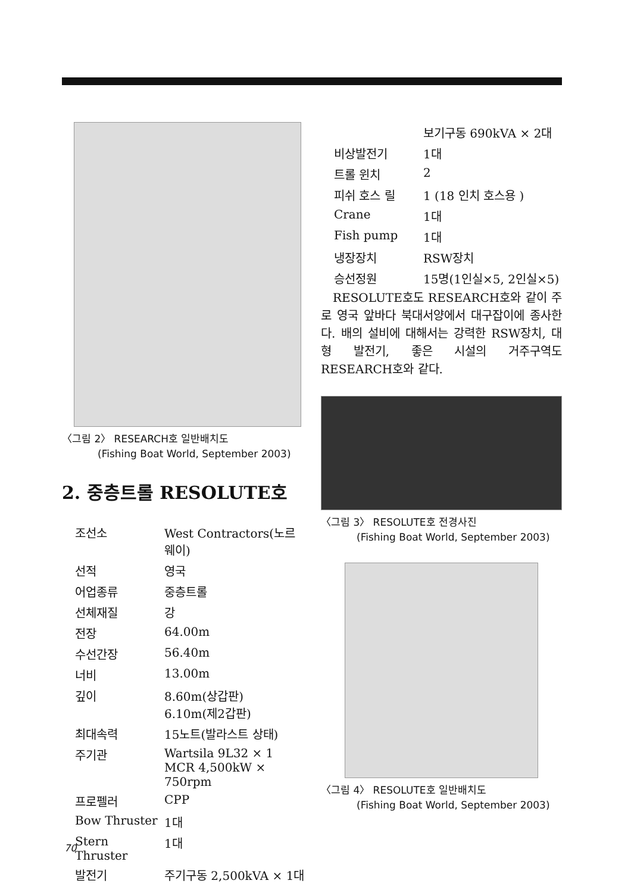〈그림 2〉 RESEARCH호 일반배치도
(Fishing Boat World, September 2003)
2. 중층트롤 RESOLUTE호
| 조선소 | West Contractors(노르웨이) |
| 선적 | 영국 |
| 어업종류 | 중층트롤 |
| 선체재질 | 강 |
| 전장 | 64.00m |
| 수선간장 | 56.40m |
| 너비 | 13.00m |
| 깊이 | 8.60m(상갑판) 6.10m(제2갑판) |
| 최대속력 | 15노트(발라스트 상태) |
| 주기관 | Wartsila 9L32 × 1 MCR 4,500kW × 750rpm |
| 프로펠러 | CPP |
| Bow Thruster | 1대 |
| Stern Thruster | 1대 |
| 발전기 | 주기구동 2,500kVA × 1대 |
| | 보기구동 690kVA × 2대 |
| 비상발전기 | 1대 |
| 트롤 윈치 | 2 |
| 피쉬 호스 릴 | 1 (18 인치 호스용 ) |
| Crane | 1대 |
| Fish pump | 1대 |
| 냉장장치 | RSW장치 |
| 승선정원 | 15명(1인실×5, 2인실×5) |
RESOLUTE호도 RESEARCH호와 같이 주로 영국 앞바다 북대서양에서 대구잡이에 종사한다. 배의 설비에 대해서는 강력한 RSW장치, 대형 발전기, 좋은 시설의 거주구역도 RESEARCH호와 같다.
〈그림 3〉 RESOLUTE호 전경사진
(Fishing Boat World, September 2003)
〈그림 4〉 RESOLUTE호 일반배치도
(Fishing Boat World, September 2003)
70